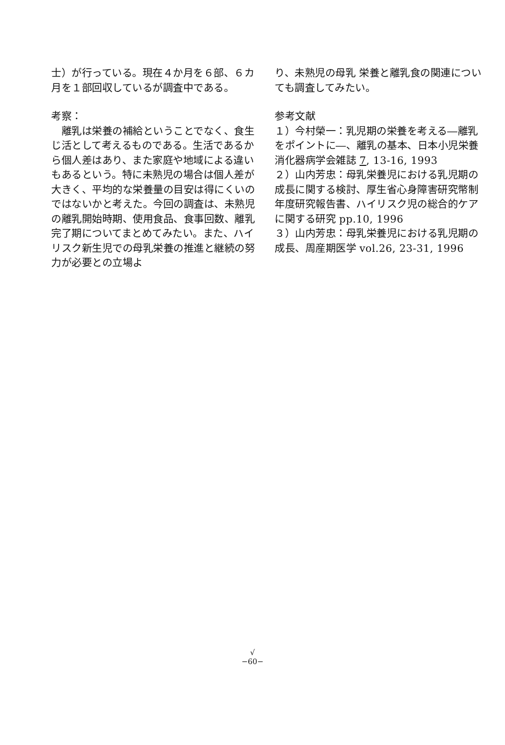士）が行っている。現在４か月を６部、６カ月を１部回収しているが調査中である。
考察：
　離乳は栄養の補給ということでなく、食生じ活として考えるものである。生活であるから個人差はあり、また家庭や地域による違いもあるという。特に未熟児の場合は個人差が大きく、平均的な栄養量の目安は得にくいのではないかと考えた。今回の調査は、未熟児の離乳開始時期、使用食品、食事回数、離乳完了期についてまとめてみたい。また、ハイリスク新生児での母乳栄養の推進と継続の努力が必要との立場よ
り、未熟児の母乳 栄養と離乳食の関連についても調査してみたい。
参考文献
１）今村榮一：乳児期の栄養を考える―離乳をポイントに―、離乳の基本、日本小児栄養消化器病学会雑誌 7, 13-16, 1993
２）山内芳忠：母乳栄養児における乳児期の成長に関する検討、厚生省心身障害研究幣制年度研究報告書、ハイリスク児の総合的ケアに関する研究 pp.10, 1996
３）山内芳忠：母乳栄養児における乳児期の成長、周産期医学 vol.26, 23-31, 1996
√
−60−